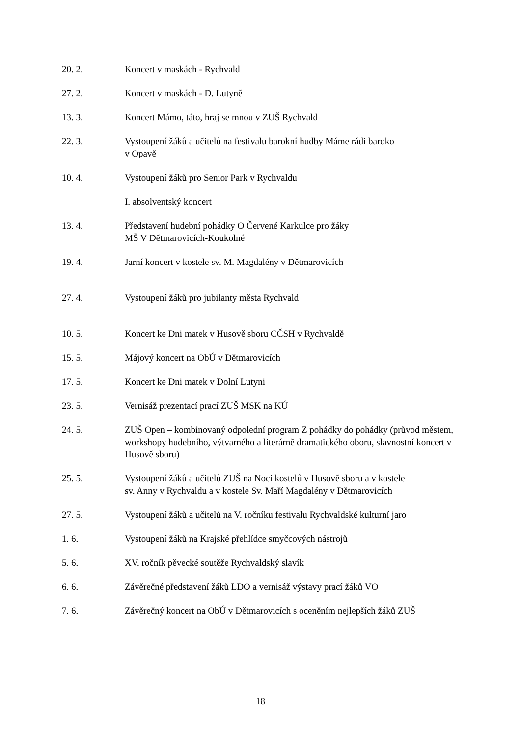20. 2. Koncert v maskách - Rychvald
27. 2. Koncert v maskách - D. Lutyně
13. 3. Koncert Mámo, táto, hraj se mnou v ZUŠ Rychvald
22. 3. Vystoupení žáků a učitelů na festivalu barokní hudby Máme rádi baroko
v Opavě
10. 4. Vystoupení žáků pro Senior Park v Rychvaldu
I. absolventský koncert
13. 4. Představení hudební pohádky O Červené Karkulce pro žáky
MŠ V Dětmarovicích-Koukolné
19. 4. Jarní koncert v kostele sv. M. Magdalény v Dětmarovicích
27. 4. Vystoupení žáků pro jubilanty města Rychvald
10. 5. Koncert ke Dni matek v Husově sboru CČSH v Rychvaldě
15. 5. Májový koncert na ObÚ v Dětmarovicích
17. 5. Koncert ke Dni matek v Dolní Lutyni
23. 5. Vernisáž prezentací prací ZUŠ MSK na KÚ
24. 5. ZUŠ Open – kombinovaný odpolední program Z pohádky do pohádky (průvod městem, workshopy hudebního, výtvarného a literárně dramatického oboru, slavnostní koncert v Husově sboru)
25. 5. Vystoupení žáků a učitelů ZUŠ na Noci kostelů v Husově sboru a v kostele
sv. Anny v Rychvaldu a v kostele Sv. Maří Magdalény v Dětmarovicích
27. 5. Vystoupení žáků a učitelů na V. ročníku festivalu Rychvaldské kulturní jaro
1. 6. Vystoupení žáků na Krajské přehlídce smyčcových nástrojů
5. 6. XV. ročník pěvecké soutěže Rychvaldský slavík
6. 6. Závěrečné představení žáků LDO a vernisáž výstavy prací žáků VO
7. 6. Závěrečný koncert na ObÚ v Dětmarovicích s oceněním nejlepších žáků ZUŠ
18